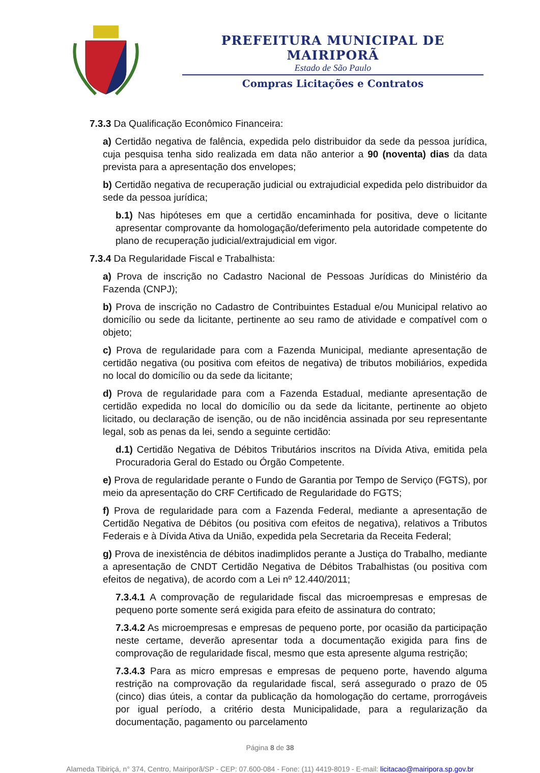PREFEITURA MUNICIPAL DE MAIRIPORÃ
Estado de São Paulo
Compras Licitações e Contratos
7.3.3 Da Qualificação Econômico Financeira:
a) Certidão negativa de falência, expedida pelo distribuidor da sede da pessoa jurídica, cuja pesquisa tenha sido realizada em data não anterior a 90 (noventa) dias da data prevista para a apresentação dos envelopes;
b) Certidão negativa de recuperação judicial ou extrajudicial expedida pelo distribuidor da sede da pessoa jurídica;
b.1) Nas hipóteses em que a certidão encaminhada for positiva, deve o licitante apresentar comprovante da homologação/deferimento pela autoridade competente do plano de recuperação judicial/extrajudicial em vigor.
7.3.4 Da Regularidade Fiscal e Trabalhista:
a) Prova de inscrição no Cadastro Nacional de Pessoas Jurídicas do Ministério da Fazenda (CNPJ);
b) Prova de inscrição no Cadastro de Contribuintes Estadual e/ou Municipal relativo ao domicílio ou sede da licitante, pertinente ao seu ramo de atividade e compatível com o objeto;
c) Prova de regularidade para com a Fazenda Municipal, mediante apresentação de certidão negativa (ou positiva com efeitos de negativa) de tributos mobiliários, expedida no local do domicílio ou da sede da licitante;
d) Prova de regularidade para com a Fazenda Estadual, mediante apresentação de certidão expedida no local do domicílio ou da sede da licitante, pertinente ao objeto licitado, ou declaração de isenção, ou de não incidência assinada por seu representante legal, sob as penas da lei, sendo a seguinte certidão:
d.1) Certidão Negativa de Débitos Tributários inscritos na Dívida Ativa, emitida pela Procuradoria Geral do Estado ou Órgão Competente.
e) Prova de regularidade perante o Fundo de Garantia por Tempo de Serviço (FGTS), por meio da apresentação do CRF Certificado de Regularidade do FGTS;
f) Prova de regularidade para com a Fazenda Federal, mediante a apresentação de Certidão Negativa de Débitos (ou positiva com efeitos de negativa), relativos a Tributos Federais e à Dívida Ativa da União, expedida pela Secretaria da Receita Federal;
g) Prova de inexistência de débitos inadimplidos perante a Justiça do Trabalho, mediante a apresentação de CNDT Certidão Negativa de Débitos Trabalhistas (ou positiva com efeitos de negativa), de acordo com a Lei nº 12.440/2011;
7.3.4.1 A comprovação de regularidade fiscal das microempresas e empresas de pequeno porte somente será exigida para efeito de assinatura do contrato;
7.3.4.2 As microempresas e empresas de pequeno porte, por ocasião da participação neste certame, deverão apresentar toda a documentação exigida para fins de comprovação de regularidade fiscal, mesmo que esta apresente alguma restrição;
7.3.4.3 Para as micro empresas e empresas de pequeno porte, havendo alguma restrição na comprovação da regularidade fiscal, será assegurado o prazo de 05 (cinco) dias úteis, a contar da publicação da homologação do certame, prorrogáveis por igual período, a critério desta Municipalidade, para a regularização da documentação, pagamento ou parcelamento
Página 8 de 38
Alameda Tibiriçá, n° 374, Centro, Mairiporã/SP - CEP: 07.600-084 - Fone: (11) 4419-8019 - E-mail: licitacao@mairipora.sp.gov.br